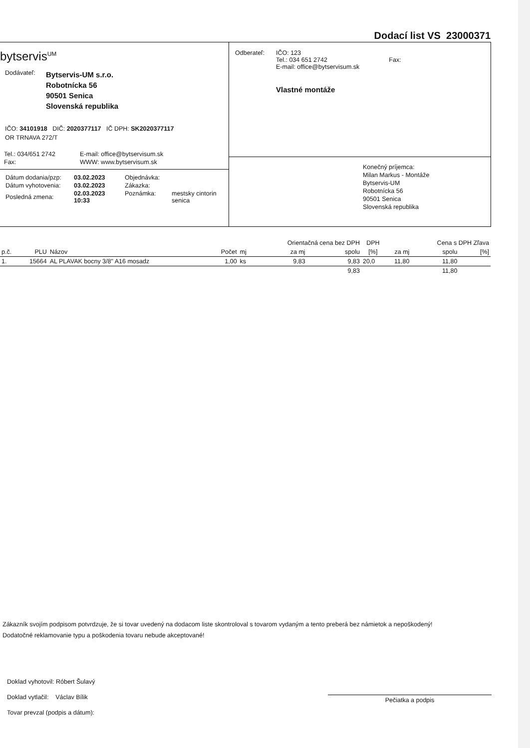Dodací list VS 23000371
bytservis<sup>UM</sup>
Dodávateľ:
Bytservis-UM s.r.o.
Robotnícka 56
90501 Senica
Slovenská republika
IČO: 34101918 DIČ: 2020377117 IČ DPH: SK2020377117
OR TRNAVA 272/T
| Tel.: 034/651 2742 | E-mail: office@bytservisum.sk |
| Fax: | WWW: www.bytservisum.sk |
| Dátum dodania/pzp: | 03.02.2023 | Objednávka: | |
| Dátum vyhotovenia: | 03.02.2023 | Zákazka: | |
| Posledná zmena: | 02.03.2023 10:33 | Poznámka: | mestsky cintorin senica |
Odberateľ: IČO: 123
Tel.: 034 651 2742 Fax:
E-mail: office@bytservisum.sk
Vlastné montáže
Konečný príjemca:
Milan Markus - Montáže
Bytservis-UM
Robotnícka 56
90501 Senica
Slovenská republika
| | | | | | Orientačná cena bez DPH | | DPH | | Cena s DPH Zľava | |
| --- | --- | --- | --- | --- | --- | --- | --- | --- | --- | --- |
| p.č. | PLU | Názov | Počet | mj | za mj | spolu | [%] | za mj | spolu | [%] |
| 1. | 15664 | AL PLAVAK bocny 3/8" A16 mosadz | 1,00 | ks | 9,83 | 9,83 | 20,0 | 11,80 | 11,80 | |
| | | | | | | 9,83 | | | 11,80 | |
Zákazník svojím podpisom potvrdzuje, že si tovar uvedený na dodacom liste skontroloval s tovarom vydaným a tento preberá bez námietok a nepoškodený!
Dodatočné reklamovanie typu a poškodenia tovaru nebude akceptované!
Doklad vyhotovil: Róbert Šulavý
Doklad vytlačil: Václav Bílik
Tovar prevzal (podpis a dátum):
Pečiatka a podpis